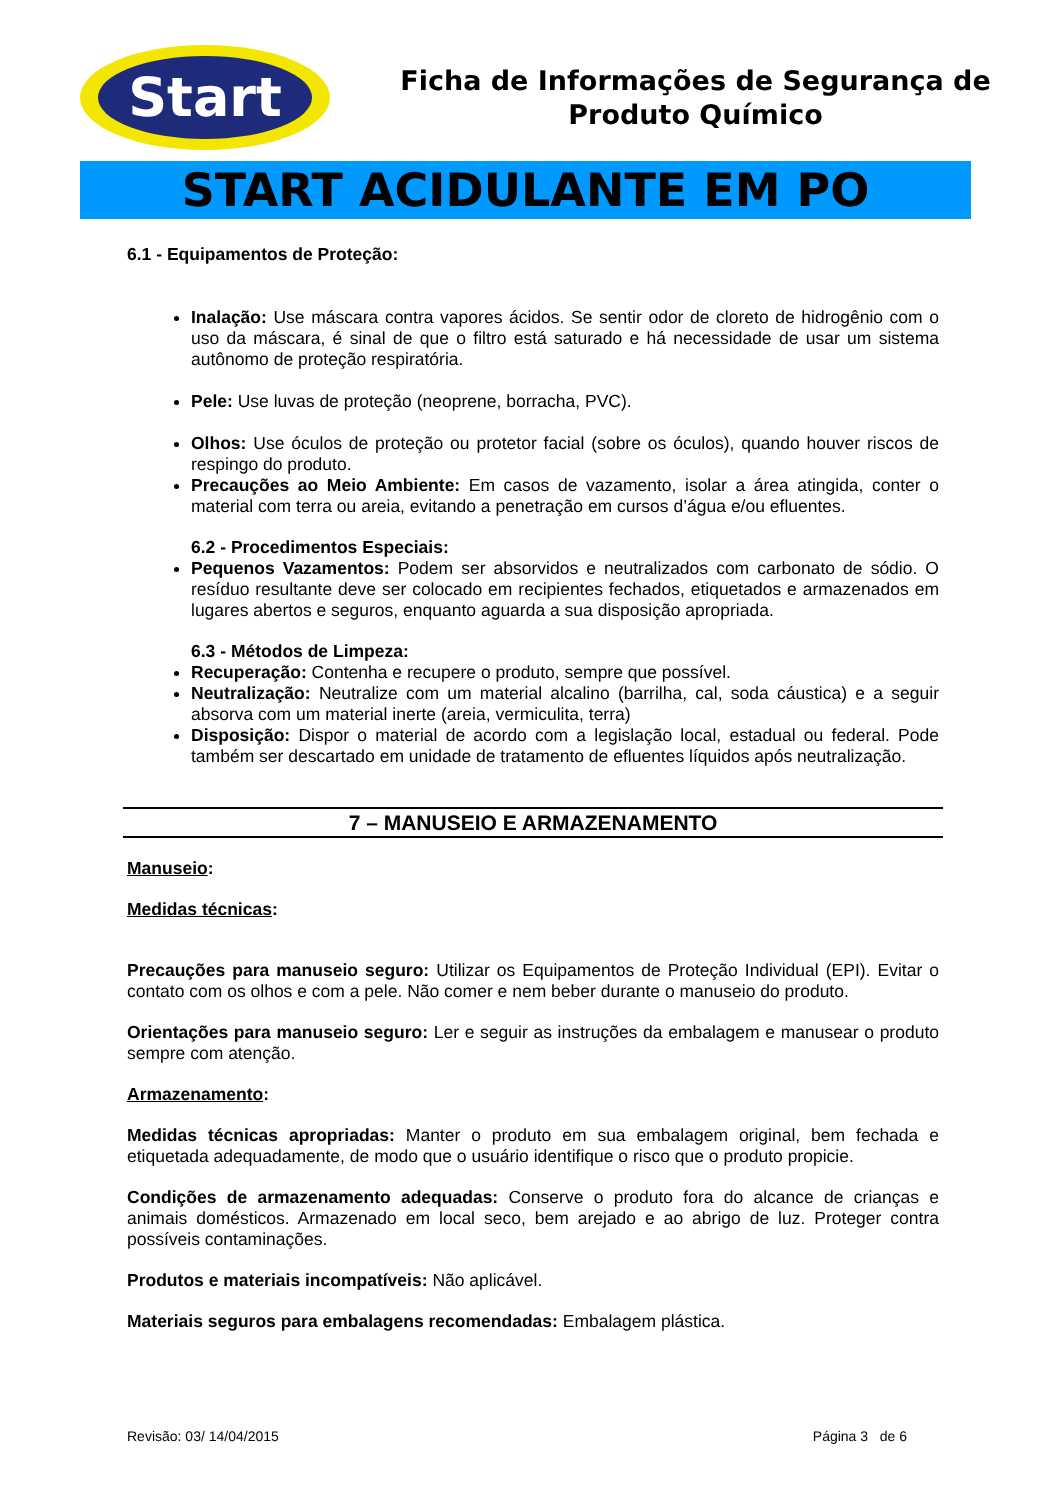Start
Ficha de Informações de Segurança de
Produto Químico
START ACIDULANTE EM PO
6.1 - Equipamentos de Proteção:
Inalação: Use máscara contra vapores ácidos. Se sentir odor de cloreto de hidrogênio com o uso da máscara, é sinal de que o filtro está saturado e há necessidade de usar um sistema autônomo de proteção respiratória.
Pele: Use luvas de proteção (neoprene, borracha, PVC).
Olhos: Use óculos de proteção ou protetor facial (sobre os óculos), quando houver riscos de respingo do produto.
Precauções ao Meio Ambiente: Em casos de vazamento, isolar a área atingida, conter o material com terra ou areia, evitando a penetração em cursos d’água e/ou efluentes.
6.2 - Procedimentos Especiais:
Pequenos Vazamentos: Podem ser absorvidos e neutralizados com carbonato de sódio. O resíduo resultante deve ser colocado em recipientes fechados, etiquetados e armazenados em lugares abertos e seguros, enquanto aguarda a sua disposição apropriada.
6.3 - Métodos de Limpeza:
Recuperação: Contenha e recupere o produto, sempre que possível.
Neutralização: Neutralize com um material alcalino (barrilha, cal, soda cáustica) e a seguir absorva com um material inerte (areia, vermiculita, terra)
Disposição: Dispor o material de acordo com a legislação local, estadual ou federal. Pode também ser descartado em unidade de tratamento de efluentes líquidos após neutralização.
7 – MANUSEIO E ARMAZENAMENTO
Manuseio:
Medidas técnicas:
Precauções para manuseio seguro: Utilizar os Equipamentos de Proteção Individual (EPI). Evitar o contato com os olhos e com a pele. Não comer e nem beber durante o manuseio do produto.
Orientações para manuseio seguro: Ler e seguir as instruções da embalagem e manusear o produto sempre com atenção.
Armazenamento:
Medidas técnicas apropriadas: Manter o produto em sua embalagem original, bem fechada e etiquetada adequadamente, de modo que o usuário identifique o risco que o produto propicie.
Condições de armazenamento adequadas: Conserve o produto fora do alcance de crianças e animais domésticos. Armazenado em local seco, bem arejado e ao abrigo de luz. Proteger contra possíveis contaminações.
Produtos e materiais incompatíveis: Não aplicável.
Materiais seguros para embalagens recomendadas: Embalagem plástica.
Revisão: 03/ 14/04/2015 Página 3 de 6